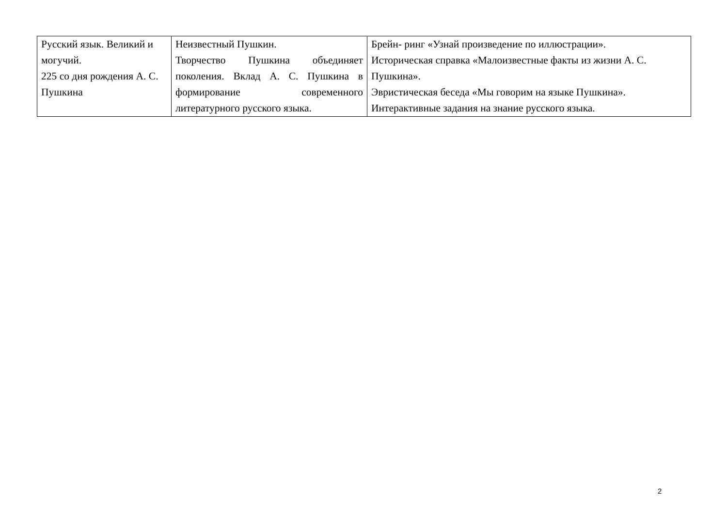| Русский язык. Великий и могучий. 225 со дня рождения А. С. Пушкина | Неизвестный Пушкин. Творчество Пушкина объединяет поколения. Вклад А. С. Пушкина в формирование современного литературного русского языка. | Брейн- ринг «Узнай произведение по иллюстрации». Историческая справка «Малоизвестные факты из жизни А. С. Пушкина». Эвристическая беседа «Мы говорим на языке Пушкина». Интерактивные задания на знание русского языка. |
2